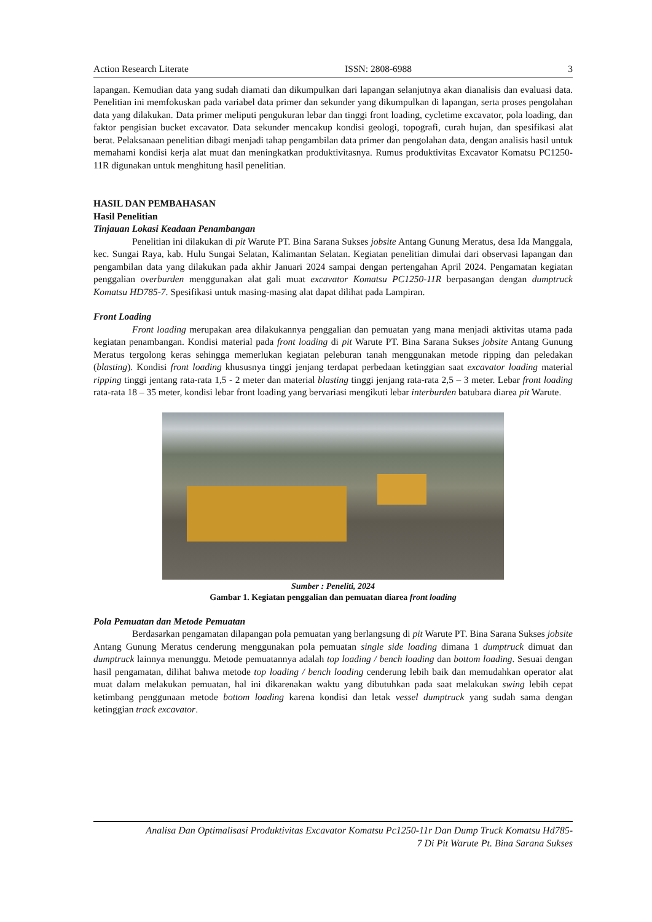Action Research Literate ISSN: 2808-6988 3
lapangan. Kemudian data yang sudah diamati dan dikumpulkan dari lapangan selanjutnya akan dianalisis dan evaluasi data. Penelitian ini memfokuskan pada variabel data primer dan sekunder yang dikumpulkan di lapangan, serta proses pengolahan data yang dilakukan. Data primer meliputi pengukuran lebar dan tinggi front loading, cycletime excavator, pola loading, dan faktor pengisian bucket excavator. Data sekunder mencakup kondisi geologi, topografi, curah hujan, dan spesifikasi alat berat. Pelaksanaan penelitian dibagi menjadi tahap pengambilan data primer dan pengolahan data, dengan analisis hasil untuk memahami kondisi kerja alat muat dan meningkatkan produktivitasnya. Rumus produktivitas Excavator Komatsu PC1250-11R digunakan untuk menghitung hasil penelitian.
HASIL DAN PEMBAHASAN
Hasil Penelitian
Tinjauan Lokasi Keadaan Penambangan
Penelitian ini dilakukan di pit Warute PT. Bina Sarana Sukses jobsite Antang Gunung Meratus, desa Ida Manggala, kec. Sungai Raya, kab. Hulu Sungai Selatan, Kalimantan Selatan. Kegiatan penelitian dimulai dari observasi lapangan dan pengambilan data yang dilakukan pada akhir Januari 2024 sampai dengan pertengahan April 2024. Pengamatan kegiatan penggalian overburden menggunakan alat gali muat excavator Komatsu PC1250-11R berpasangan dengan dumptruck Komatsu HD785-7. Spesifikasi untuk masing-masing alat dapat dilihat pada Lampiran.
Front Loading
Front loading merupakan area dilakukannya penggalian dan pemuatan yang mana menjadi aktivitas utama pada kegiatan penambangan. Kondisi material pada front loading di pit Warute PT. Bina Sarana Sukses jobsite Antang Gunung Meratus tergolong keras sehingga memerlukan kegiatan peleburan tanah menggunakan metode ripping dan peledakan (blasting). Kondisi front loading khususnya tinggi jenjang terdapat perbedaan ketinggian saat excavator loading material ripping tinggi jentang rata-rata 1,5 - 2 meter dan material blasting tinggi jenjang rata-rata 2,5 – 3 meter. Lebar front loading rata-rata 18 – 35 meter, kondisi lebar front loading yang bervariasi mengikuti lebar interburden batubara diarea pit Warute.
Sumber : Peneliti, 2024
Gambar 1. Kegiatan penggalian dan pemuatan diarea front loading
Pola Pemuatan dan Metode Pemuatan
Berdasarkan pengamatan dilapangan pola pemuatan yang berlangsung di pit Warute PT. Bina Sarana Sukses jobsite Antang Gunung Meratus cenderung menggunakan pola pemuatan single side loading dimana 1 dumptruck dimuat dan dumptruck lainnya menunggu. Metode pemuatannya adalah top loading / bench loading dan bottom loading. Sesuai dengan hasil pengamatan, dilihat bahwa metode top loading / bench loading cenderung lebih baik dan memudahkan operator alat muat dalam melakukan pemuatan, hal ini dikarenakan waktu yang dibutuhkan pada saat melakukan swing lebih cepat ketimbang penggunaan metode bottom loading karena kondisi dan letak vessel dumptruck yang sudah sama dengan ketinggian track excavator.
Analisa Dan Optimalisasi Produktivitas Excavator Komatsu Pc1250-11r Dan Dump Truck Komatsu Hd785-
7 Di Pit Warute Pt. Bina Sarana Sukses